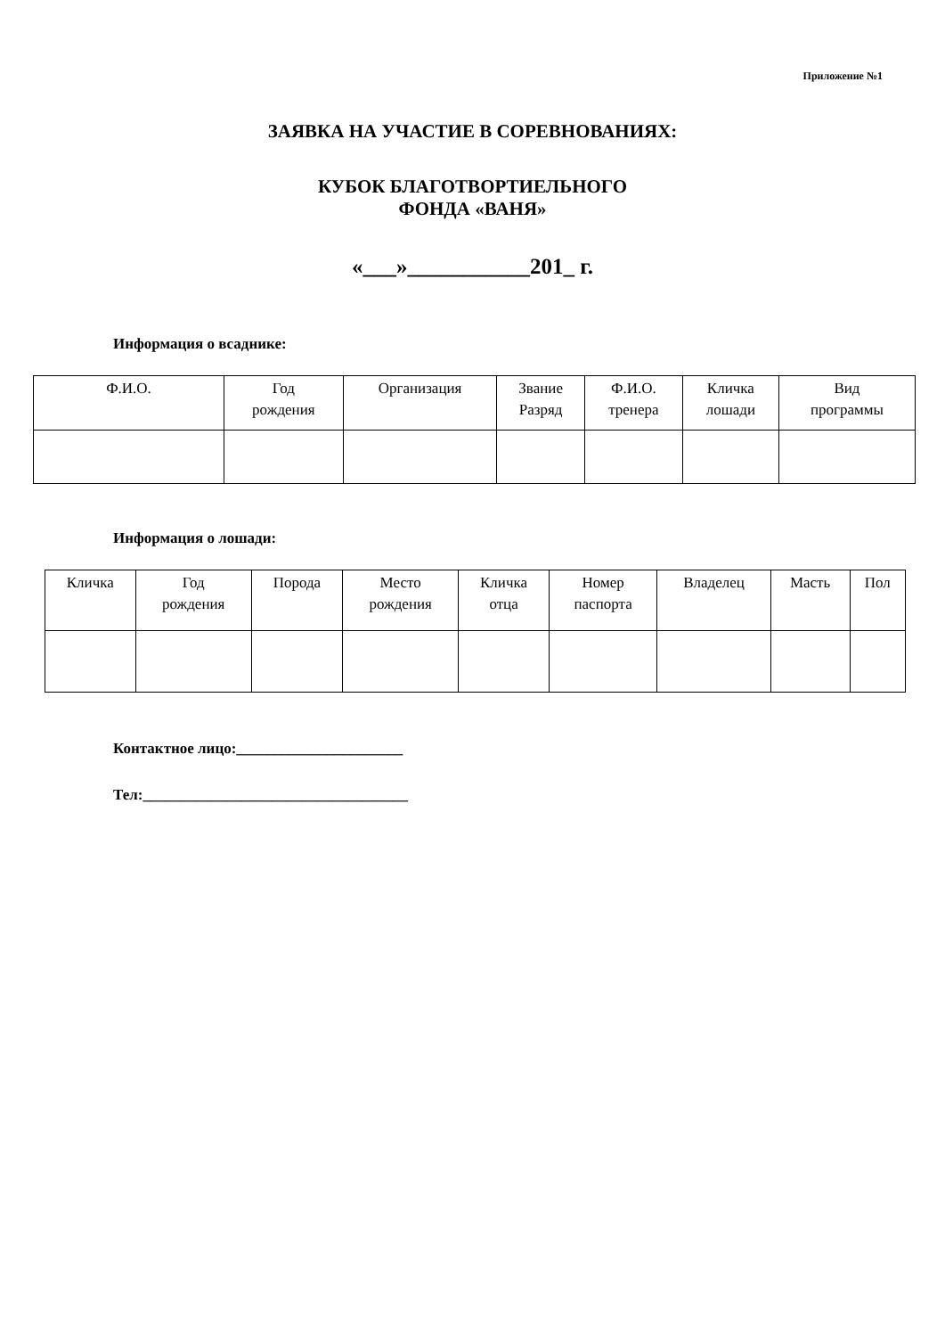Приложение №1
ЗАЯВКА НА УЧАСТИЕ В СОРЕВНОВАНИЯХ:
КУБОК БЛАГОТВОРТИЕЛЬНОГО
ФОНДА «ВАНЯ»
«___»___________201_ г.
Информация о всаднике:
| Ф.И.О. | Год рождения | Организация | Звание Разряд | Ф.И.О. тренера | Кличка лошади | Вид программы |
| --- | --- | --- | --- | --- | --- | --- |
Информация о лошади:
| Кличка | Год рождения | Порода | Место рождения | Кличка отца | Номер паспорта | Владелец | Масть | Пол |
| --- | --- | --- | --- | --- | --- | --- | --- | --- |
Контактное лицо:______________________
Тел:___________________________________